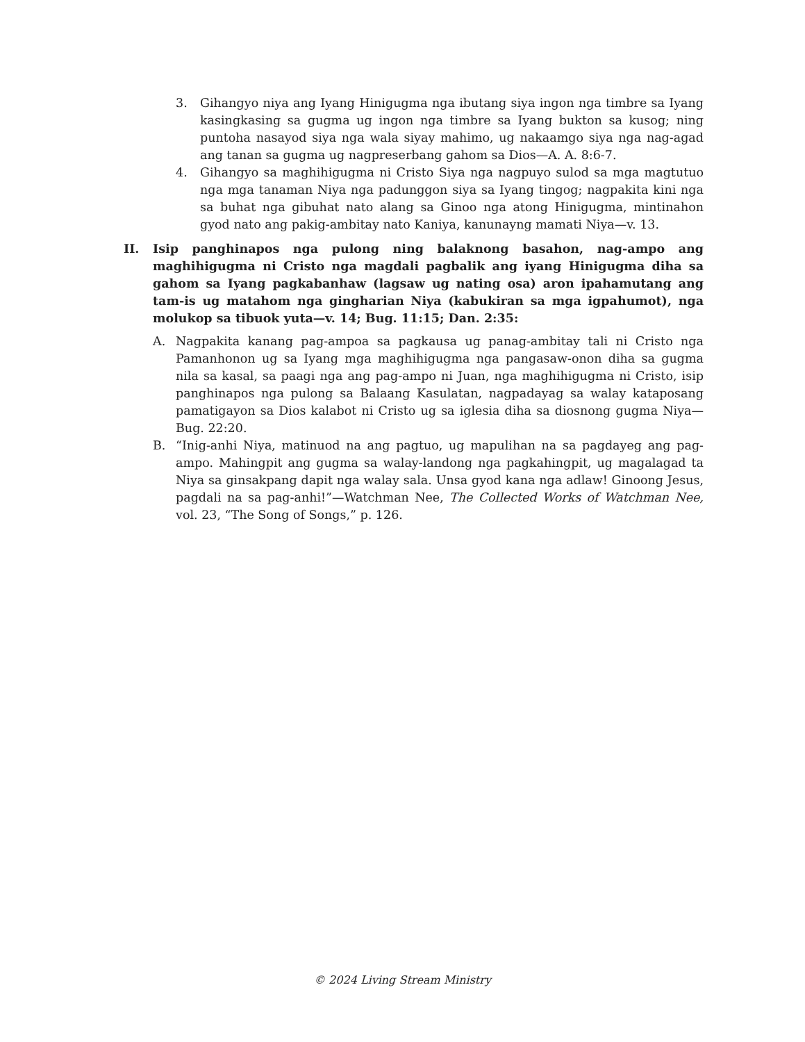3. Gihangyo niya ang Iyang Hinigugma nga ibutang siya ingon nga timbre sa Iyang kasingkasing sa gugma ug ingon nga timbre sa Iyang bukton sa kusog; ning puntoha nasayod siya nga wala siyay mahimo, ug nakaamgo siya nga nag-agad ang tanan sa gugma ug nagpreserbang gahom sa Dios—A. A. 8:6-7.
4. Gihangyo sa maghihigugma ni Cristo Siya nga nagpuyo sulod sa mga magtutuo nga mga tanaman Niya nga padunggon siya sa Iyang tingog; nagpakita kini nga sa buhat nga gibuhat nato alang sa Ginoo nga atong Hinigugma, mintinahon gyod nato ang pakig-ambitay nato Kaniya, kanunayng mamati Niya—v. 13.
II. Isip panghinapos nga pulong ning balaknong basahon, nag-ampo ang maghihigugma ni Cristo nga magdali pagbalik ang iyang Hinigugma diha sa gahom sa Iyang pagkabanhaw (lagsaw ug nating osa) aron ipahamutang ang tam-is ug matahom nga gingharian Niya (kabukiran sa mga igpahumot), nga molukop sa tibuok yuta—v. 14; Bug. 11:15; Dan. 2:35:
A. Nagpakita kanang pag-ampoa sa pagkausa ug panag-ambitay tali ni Cristo nga Pamanhonon ug sa Iyang mga maghihigugma nga pangasaw-onon diha sa gugma nila sa kasal, sa paagi nga ang pag-ampo ni Juan, nga maghihigugma ni Cristo, isip panghinapos nga pulong sa Balaang Kasulatan, nagpadayag sa walay kataposang pamatigayon sa Dios kalabot ni Cristo ug sa iglesia diha sa diosnong gugma Niya—Bug. 22:20.
B. “Inig-anhi Niya, matinuod na ang pagtuo, ug mapulihan na sa pagdayeg ang pag-ampo. Mahingpit ang gugma sa walay-landong nga pagkahingpit, ug magalagad ta Niya sa ginsakpang dapit nga walay sala. Unsa gyod kana nga adlaw! Ginoong Jesus, pagdali na sa pag-anhi!”—Watchman Nee, The Collected Works of Watchman Nee, vol. 23, “The Song of Songs,” p. 126.
© 2024 Living Stream Ministry